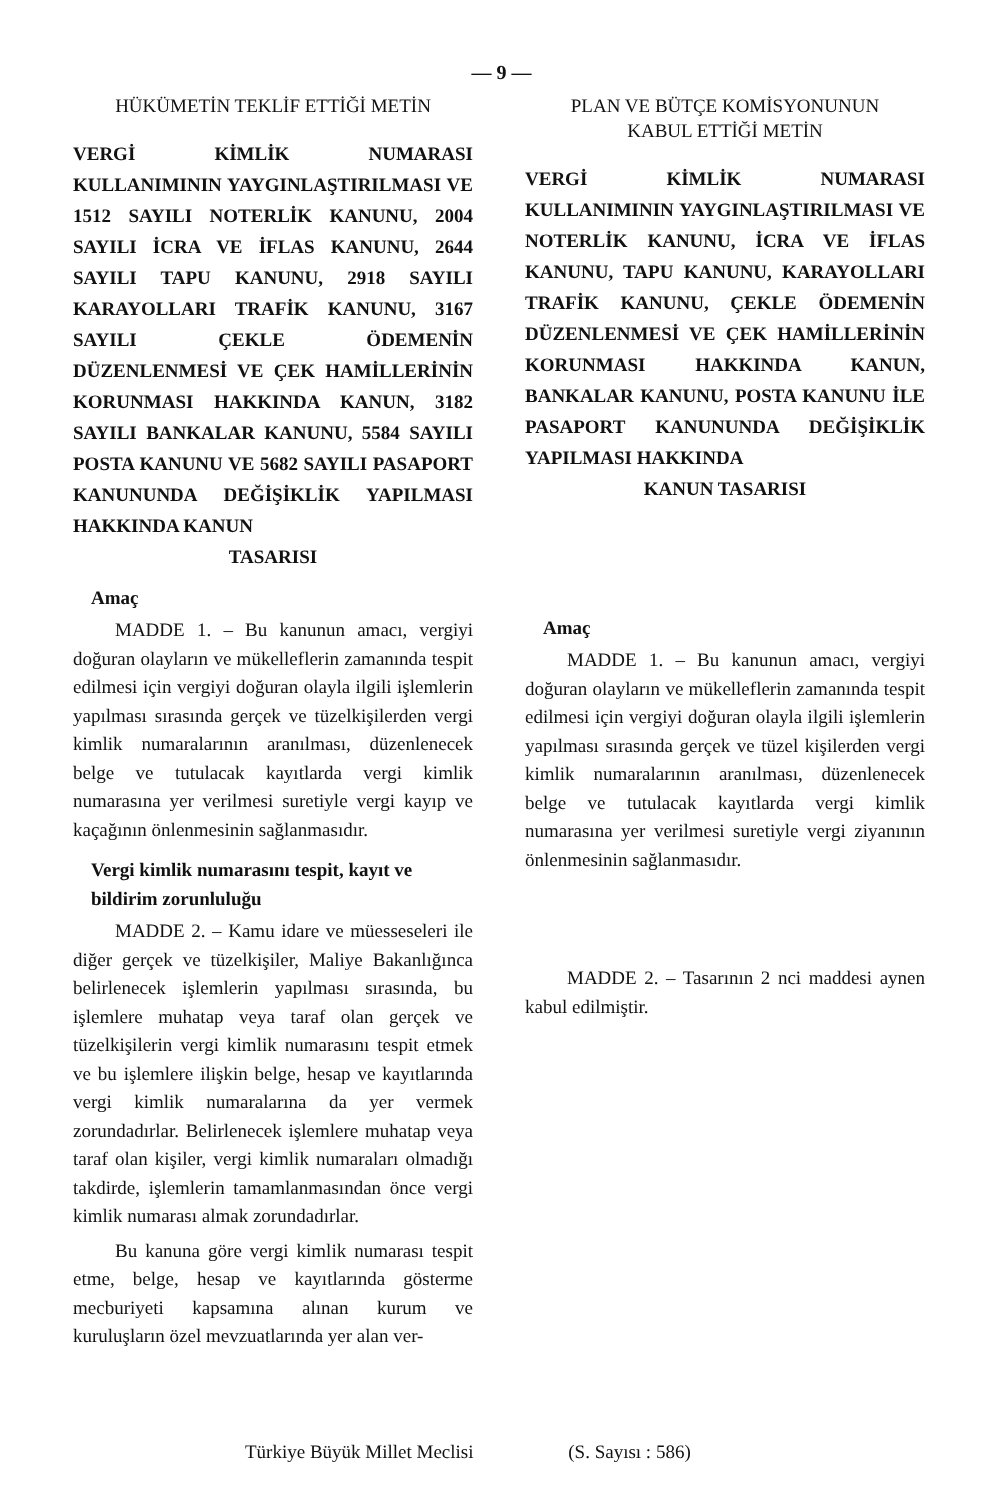— 9 —
HÜKÜMETİN TEKLİF ETTİĞİ METİN
VERGİ KİMLİK NUMARASI KULLANIMININ YAYGINLAŞTIRILMASI VE 1512 SAYILI NOTERLİK KANUNU, 2004 SAYILI İCRA VE İFLAS KANUNU, 2644 SAYILI TAPU KANUNU, 2918 SAYILI KARAYOLLARI TRAFİK KANUNU, 3167 SAYILI ÇEKLE ÖDEMENİN DÜZENLENMESİ VE ÇEK HAMİLLERİNİN KORUNMASI HAKKINDA KANUN, 3182 SAYILI BANKALAR KANUNU, 5584 SAYILI POSTA KANUNU VE 5682 SAYILI PASAPORT KANUNUNDA DEĞİŞİKLİK YAPILMASI HAKKINDA KANUN
TASARISI
Amaç
MADDE 1. – Bu kanunun amacı, vergiyi doğuran olayların ve mükelleflerin zamanında tespit edilmesi için vergiyi doğuran olayla ilgili işlemlerin yapılması sırasında gerçek ve tüzelkişilerden vergi kimlik numaralarının aranılması, düzenlenecek belge ve tutulacak kayıtlarda vergi kimlik numarasına yer verilmesi suretiyle vergi kayıp ve kaçağının önlenmesinin sağlanmasıdır.
Vergi kimlik numarasını tespit, kayıt ve bildirim zorunluluğu
MADDE 2. – Kamu idare ve müesseseleri ile diğer gerçek ve tüzelkişiler, Maliye Bakanlığınca belirlenecek işlemlerin yapılması sırasında, bu işlemlere muhatap veya taraf olan gerçek ve tüzelkişilerin vergi kimlik numarasını tespit etmek ve bu işlemlere ilişkin belge, hesap ve kayıtlarında vergi kimlik numaralarına da yer vermek zorundadırlar. Belirlenecek işlemlere muhatap veya taraf olan kişiler, vergi kimlik numaraları olmadığı takdirde, işlemlerin tamamlanmasından önce vergi kimlik numarası almak zorundadırlar.
Bu kanuna göre vergi kimlik numarası tespit etme, belge, hesap ve kayıtlarında gösterme mecburiyeti kapsamına alınan kurum ve kuruluşların özel mevzuatlarında yer alan ver-
PLAN VE BÜTÇE KOMİSYONUNUN
KABUL ETTİĞİ METİN
VERGİ KİMLİK NUMARASI KULLANIMININ YAYGINLAŞTIRILMASI VE NOTERLİK KANUNU, İCRA VE İFLAS KANUNU, TAPU KANUNU, KARAYOLLARI TRAFİK KANUNU, ÇEKLE ÖDEMENİN DÜZENLENMESİ VE ÇEK HAMİLLERİNİN KORUNMASI HAKKINDA KANUN, BANKALAR KANUNU, POSTA KANUNU İLE PASAPORT KANUNUNDA DEĞİŞİKLİK YAPILMASI HAKKINDA
KANUN TASARISI
Amaç
MADDE 1. – Bu kanunun amacı, vergiyi doğuran olayların ve mükelleflerin zamanında tespit edilmesi için vergiyi doğuran olayla ilgili işlemlerin yapılması sırasında gerçek ve tüzel kişilerden vergi kimlik numaralarının aranılması, düzenlenecek belge ve tutulacak kayıtlarda vergi kimlik numarasına yer verilmesi suretiyle vergi ziyanının önlenmesinin sağlanmasıdır.
MADDE 2. – Tasarının 2 nci maddesi aynen kabul edilmiştir.
Türkiye Büyük Millet Meclisi (S. Sayısı : 586)